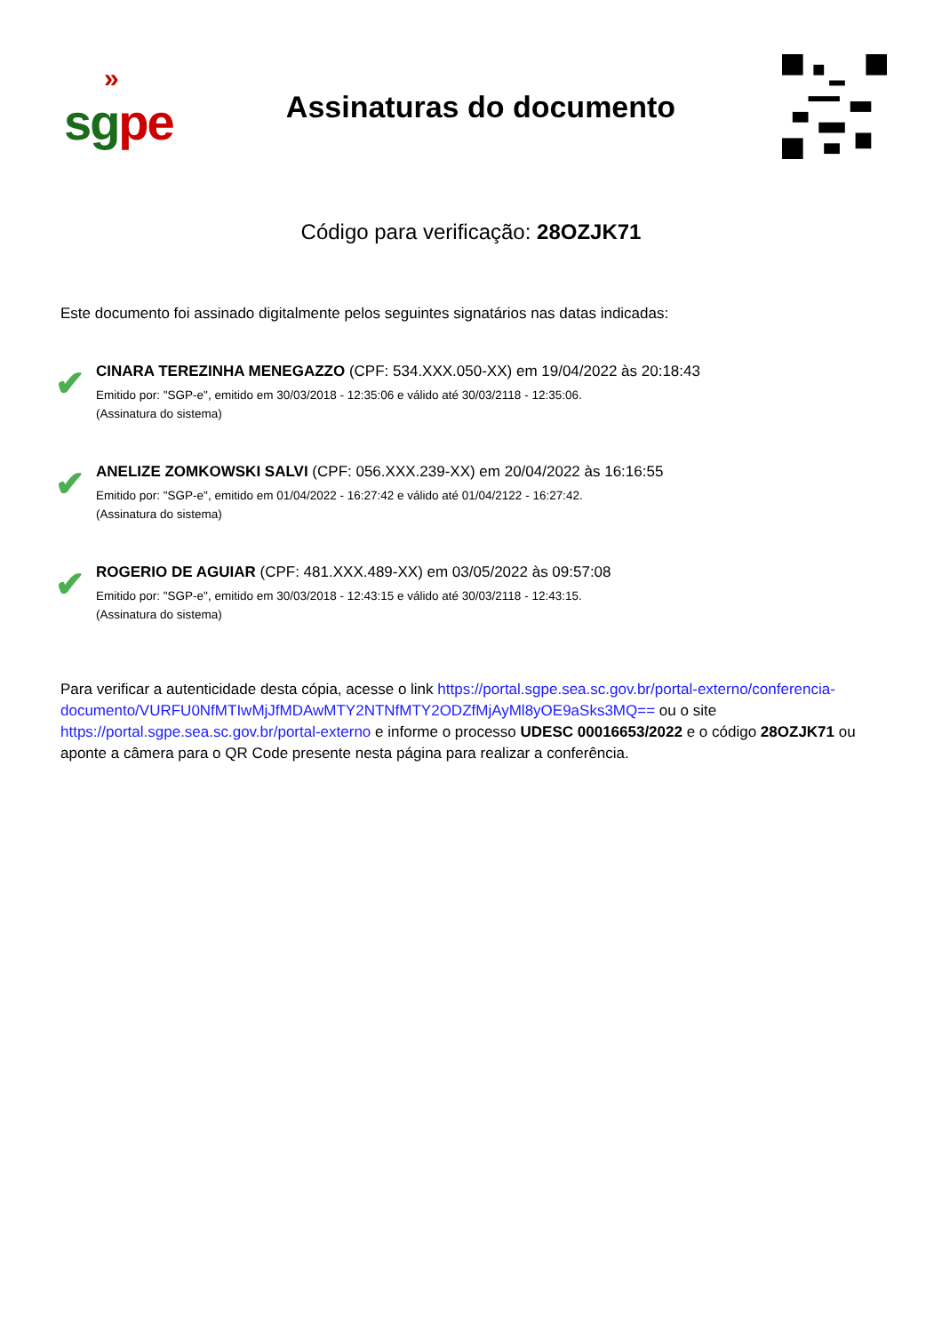»
sg pe
Assinaturas do documento
Código para verificação: 28OZJK71
Este documento foi assinado digitalmente pelos seguintes signatários nas datas indicadas:
✔
CINARA TEREZINHA MENEGAZZO (CPF: 534.XXX.050-XX) em 19/04/2022 às 20:18:43
Emitido por: "SGP-e", emitido em 30/03/2018 - 12:35:06 e válido até 30/03/2118 - 12:35:06.
(Assinatura do sistema)
✔
ANELIZE ZOMKOWSKI SALVI (CPF: 056.XXX.239-XX) em 20/04/2022 às 16:16:55
Emitido por: "SGP-e", emitido em 01/04/2022 - 16:27:42 e válido até 01/04/2122 - 16:27:42.
(Assinatura do sistema)
✔
ROGERIO DE AGUIAR (CPF: 481.XXX.489-XX) em 03/05/2022 às 09:57:08
Emitido por: "SGP-e", emitido em 30/03/2018 - 12:43:15 e válido até 30/03/2118 - 12:43:15.
(Assinatura do sistema)
Para verificar a autenticidade desta cópia, acesse o link https://portal.sgpe.sea.sc.gov.br/portal-externo/conferencia-documento/VURFU0NfMTIwMjJfMDAwMTY2NTNfMTY2ODZfMjAyMl8yOE9aSks3MQ== ou o site https://portal.sgpe.sea.sc.gov.br/portal-externo e informe o processo UDESC 00016653/2022 e o código 28OZJK71 ou aponte a câmera para o QR Code presente nesta página para realizar a conferência.